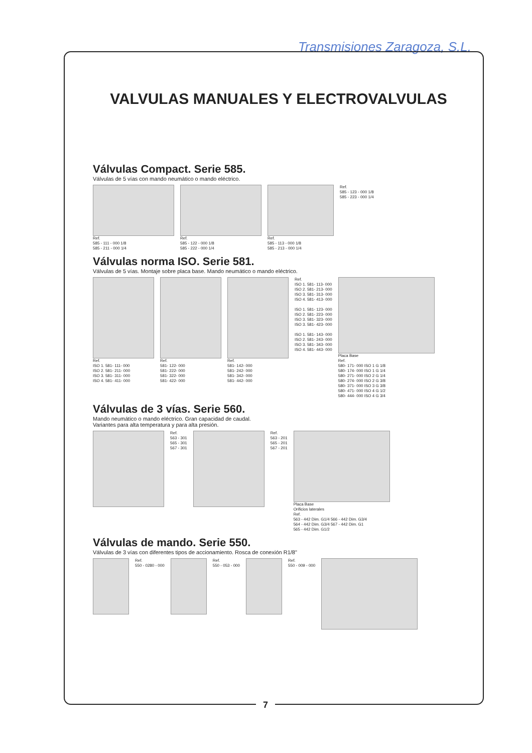Transmisiones Zaragoza, S.L.
VALVULAS MANUALES Y ELECTROVALVULAS
Válvulas Compact. Serie 585.
Válvulas de 5 vías con mando neumático o mando eléctrico.
Ref.
585 - 111 - 000 1/8
585 - 211 - 000 1/4
Ref.
585 - 122 - 000 1/8
585 - 222 - 000 1/4
Ref.
585 - 113 - 000 1/8
585 - 213 - 000 1/4
Ref.
585 - 123 - 000 1/8
585 - 223 - 000 1/4
Válvulas norma ISO. Serie 581.
Válvulas de 5 vías. Montaje sobre placa base. Mando neumático o mando eléctrico.
Ref.
ISO 1. 581- 111- 000
ISO 2. 581- 211- 000
ISO 3. 581- 311- 000
ISO 4. 581- 411- 000
Ref.
581- 122- 000
581- 222- 000
581- 322- 000
581- 422- 000
Ref.
581- 142- 000
581- 242- 000
581- 342- 000
581- 442- 000
Ref.
ISO 1. 581- 113- 000
ISO 2. 581- 213- 000
ISO 3. 581- 313- 000
ISO 4. 581- 413- 000
ISO 1. 581- 123- 000
ISO 2. 581- 223- 000
ISO 3. 581- 323- 000
ISO 3. 581- 423- 000
ISO 1. 581- 143- 000
ISO 2. 581- 243- 000
ISO 3. 581- 343- 000
ISO 4. 581- 443- 000
Placa Base
Ref.
580- 171- 000 ISO 1 G 1/8
580- 174- 000 ISO 1 G 1/4
580- 271- 000 ISO 2 G 1/4
580- 274- 000 ISO 2 G 3/8
580- 371- 000 ISO 3 G 3/8
580- 471- 000 ISO 4 G 1/2
580- 444- 000 ISO 4 G 3/4
Válvulas de 3 vías. Serie 560.
Mando neumático o mando eléctrico. Gran capacidad de caudal.
Variantes para alta temperatura y para alta presión.
Ref.
563 - 301
565 - 301
567 - 301
Ref.
563 - 201
565 - 201
567 - 201
Placa Base
Orificios laterales
Ref.
563 - 442 Dim. G1/4 566 - 442 Dim. G3/4
564 - 442 Dim. G3/4 567 - 442 Dim. G1
565 - 442 Dim. G1/2
Válvulas de mando. Serie 550.
Válvulas de 3 vías con diferentes tipos de accionamiento. Rosca de conexión R1/8"
Ref.
550 - 0280 - 000
Ref.
550 - 053 - 000
Ref.
550 - 009 - 000
7